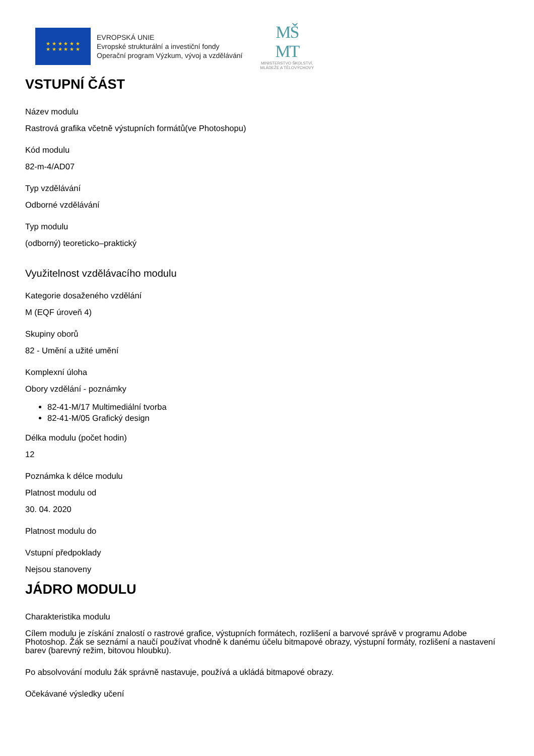★ ★ ★ ★ ★ ★
★ ★ ★ ★ ★ ★
EVROPSKÁ UNIE
Evropské strukturální a investiční fondy
Operační program Výzkum, vývoj a vzdělávání
MŠ
MT
MINISTERSTVO ŠKOLSTVÍ,
MLÁDEŽE A TĚLOVÝCHOVY
VSTUPNÍ ČÁST
Název modulu
Rastrová grafika včetně výstupních formátů(ve Photoshopu)
Kód modulu
82-m-4/AD07
Typ vzdělávání
Odborné vzdělávání
Typ modulu
(odborný) teoreticko–praktický
Využitelnost vzdělávacího modulu
Kategorie dosaženého vzdělání
M (EQF úroveň 4)
Skupiny oborů
82 - Umění a užité umění
Komplexní úloha
Obory vzdělání - poznámky
82-41-M/17 Multimediální tvorba
82-41-M/05 Grafický design
Délka modulu (počet hodin)
12
Poznámka k délce modulu
Platnost modulu od
30. 04. 2020
Platnost modulu do
Vstupní předpoklady
Nejsou stanoveny
JÁDRO MODULU
Charakteristika modulu
Cílem modulu je získání znalostí o rastrové grafice, výstupních formátech, rozlišení a barvové správě v programu Adobe Photoshop. Žák se seznámí a naučí používat vhodně k danému účelu bitmapové obrazy, výstupní formáty, rozlišení a nastavení barev (barevný režim, bitovou hloubku).
Po absolvování modulu žák správně nastavuje, používá a ukládá bitmapové obrazy.
Očekávané výsledky učení